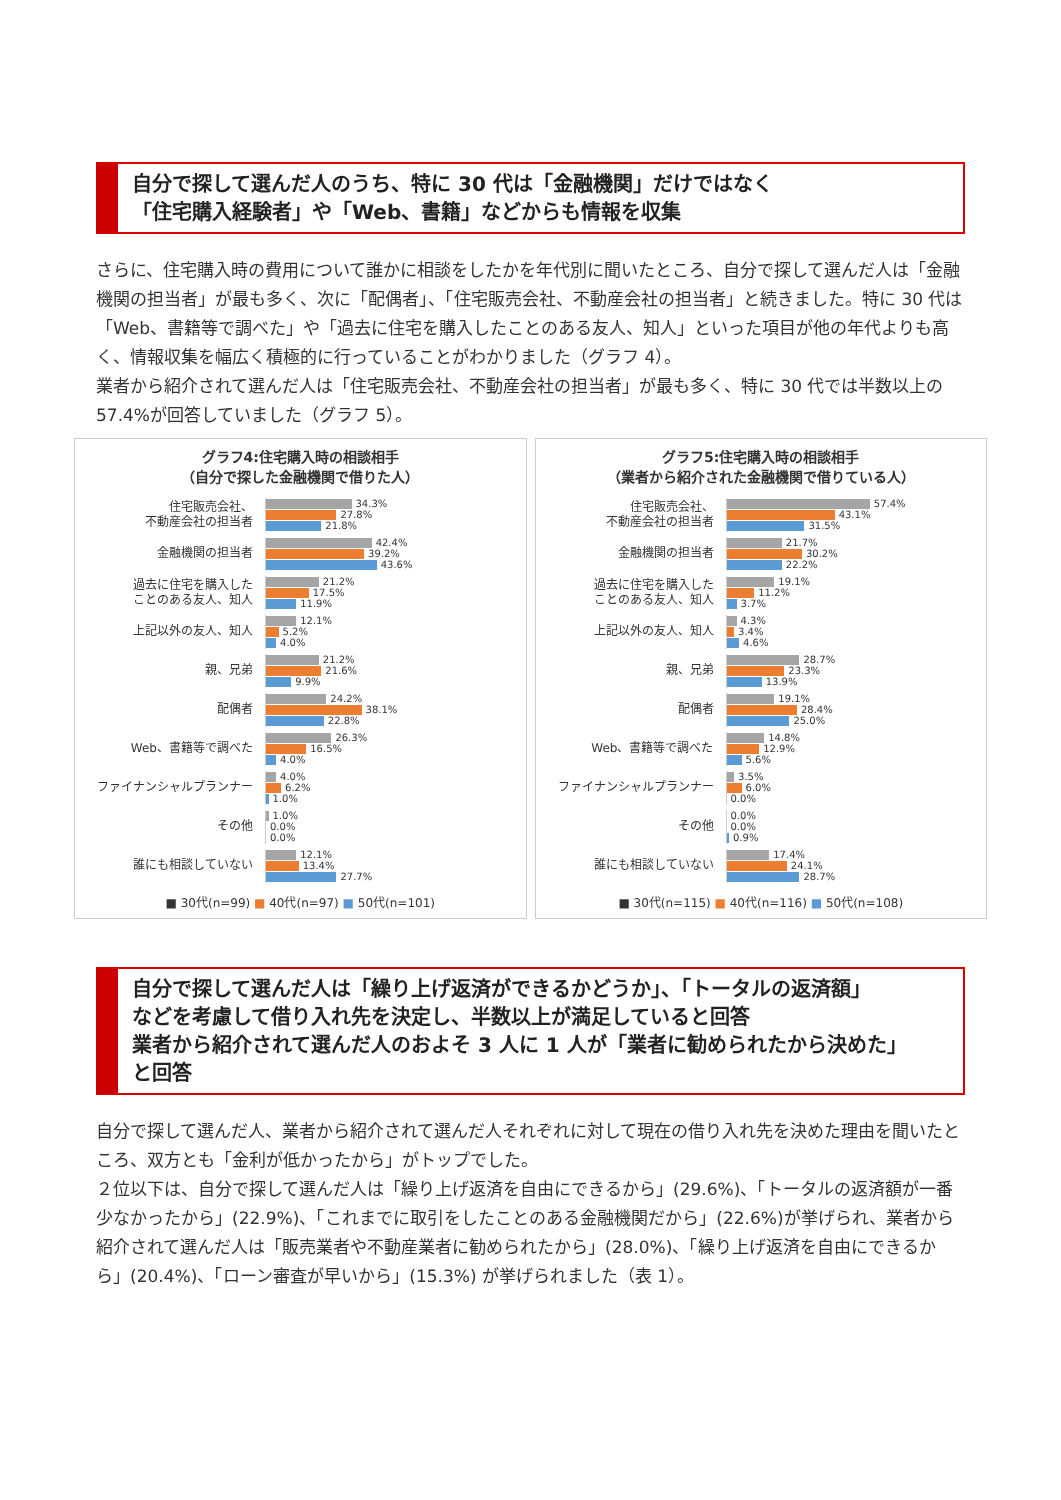自分で探して選んだ人のうち、特に 30 代は「金融機関」だけではなく
「住宅購入経験者」や「Web、書籍」などからも情報を収集
さらに、住宅購入時の費用について誰かに相談をしたかを年代別に聞いたところ、自分で探して選んだ人は「金融機関の担当者」が最も多く、次に「配偶者」、「住宅販売会社、不動産会社の担当者」と続きました。特に 30 代は「Web、書籍等で調べた」や「過去に住宅を購入したことのある友人、知人」といった項目が他の年代よりも高く、情報収集を幅広く積極的に行っていることがわかりました（グラフ 4）。
業者から紹介されて選んだ人は「住宅販売会社、不動産会社の担当者」が最も多く、特に 30 代では半数以上の 57.4%が回答していました（グラフ 5）。
グラフ4:住宅購入時の相談相手
（自分で探した金融機関で借りた人）
住宅販売会社、
不動産会社の担当者
34.3%
27.8%
21.8%
金融機関の担当者
42.4%
39.2%
43.6%
過去に住宅を購入した
ことのある友人、知人
21.2%
17.5%
11.9%
上記以外の友人、知人
12.1%
5.2%
4.0%
親、兄弟
21.2%
21.6%
9.9%
配偶者
24.2%
38.1%
22.8%
Web、書籍等で調べた
26.3%
16.5%
4.0%
ファイナンシャルプランナー
4.0%
6.2%
1.0%
その他
1.0%
0.0%
0.0%
誰にも相談していない
12.1%
13.4%
27.7%
■ 30代(n=99) ■ 40代(n=97) ■ 50代(n=101)
グラフ5:住宅購入時の相談相手
（業者から紹介された金融機関で借りている人）
住宅販売会社、
不動産会社の担当者
57.4%
43.1%
31.5%
金融機関の担当者
21.7%
30.2%
22.2%
過去に住宅を購入した
ことのある友人、知人
19.1%
11.2%
3.7%
上記以外の友人、知人
4.3%
3.4%
4.6%
親、兄弟
28.7%
23.3%
13.9%
配偶者
19.1%
28.4%
25.0%
Web、書籍等で調べた
14.8%
12.9%
5.6%
ファイナンシャルプランナー
3.5%
6.0%
0.0%
その他
0.0%
0.0%
0.9%
誰にも相談していない
17.4%
24.1%
28.7%
■ 30代(n=115) ■ 40代(n=116) ■ 50代(n=108)
自分で探して選んだ人は「繰り上げ返済ができるかどうか」、「トータルの返済額」
などを考慮して借り入れ先を決定し、半数以上が満足していると回答
業者から紹介されて選んだ人のおよそ 3 人に 1 人が「業者に勧められたから決めた」
と回答
自分で探して選んだ人、業者から紹介されて選んだ人それぞれに対して現在の借り入れ先を決めた理由を聞いたところ、双方とも「金利が低かったから」がトップでした。
２位以下は、自分で探して選んだ人は「繰り上げ返済を自由にできるから」(29.6%)、「トータルの返済額が一番少なかったから」(22.9%)、「これまでに取引をしたことのある金融機関だから」(22.6%)が挙げられ、業者から紹介されて選んだ人は「販売業者や不動産業者に勧められたから」(28.0%)、「繰り上げ返済を自由にできるから」(20.4%)、「ローン審査が早いから」(15.3%) が挙げられました（表 1）。